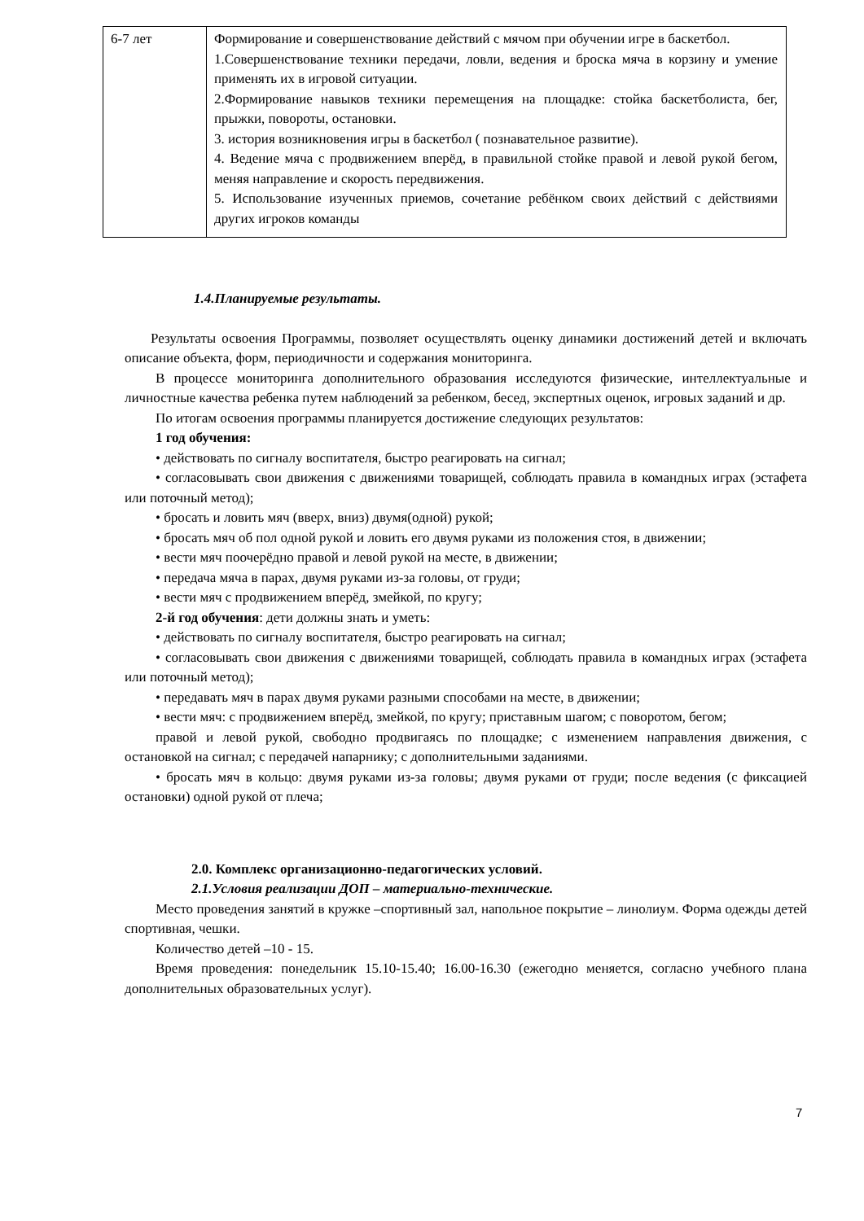| 6-7 лет | Формирование и совершенствование действий с мячом при обучении игре в баскетбол. 1.Совершенствование техники передачи, ловли, ведения и броска мяча в корзину и умение применять их в игровой ситуации. 2.Формирование навыков техники перемещения на площадке: стойка баскетболиста, бег, прыжки, повороты, остановки. 3. история возникновения игры в баскетбол ( познавательное развитие). 4. Ведение мяча с продвижением вперёд, в правильной стойке правой и левой рукой бегом, меняя направление и скорость передвижения. 5. Использование изученных приемов, сочетание ребёнком своих действий с действиями других игроков команды |
1.4.Планируемые результаты.
Результаты освоения Программы, позволяет осуществлять оценку динамики достижений детей и включать описание объекта, форм, периодичности и содержания мониторинга.
В процессе мониторинга дополнительного образования исследуются физические, интеллектуальные и личностные качества ребенка путем наблюдений за ребенком, бесед, экспертных оценок, игровых заданий и др.
По итогам освоения программы планируется достижение следующих результатов:
1 год обучения:
• действовать по сигналу воспитателя, быстро реагировать на сигнал;
• согласовывать свои движения с движениями товарищей, соблюдать правила в командных играх (эстафета или поточный метод);
• бросать и ловить мяч (вверх, вниз) двумя(одной) рукой;
• бросать мяч об пол одной рукой и ловить его двумя руками из положения стоя, в движении;
• вести мяч поочерёдно правой и левой рукой на месте, в движении;
• передача мяча в парах, двумя руками из-за головы, от груди;
• вести мяч с продвижением вперёд, змейкой, по кругу;
2-й год обучения: дети должны знать и уметь:
• действовать по сигналу воспитателя, быстро реагировать на сигнал;
• согласовывать свои движения с движениями товарищей, соблюдать правила в командных играх (эстафета или поточный метод);
• передавать мяч в парах двумя руками разными способами на месте, в движении;
• вести мяч: с продвижением вперёд, змейкой, по кругу; приставным шагом; с поворотом, бегом;
правой и левой рукой, свободно продвигаясь по площадке; с изменением направления движения, с остановкой на сигнал; с передачей напарнику; с дополнительными заданиями.
• бросать мяч в кольцо: двумя руками из-за головы; двумя руками от груди; после ведения (с фиксацией остановки) одной рукой от плеча;
2.0. Комплекс организационно-педагогических условий.
2.1.Условия реализации ДОП – материально-технические.
Место проведения занятий в кружке –спортивный зал, напольное покрытие – линолиум. Форма одежды детей спортивная, чешки.
Количество детей –10 - 15.
Время проведения: понедельник 15.10-15.40; 16.00-16.30 (ежегодно меняется, согласно учебного плана дополнительных образовательных услуг).
7